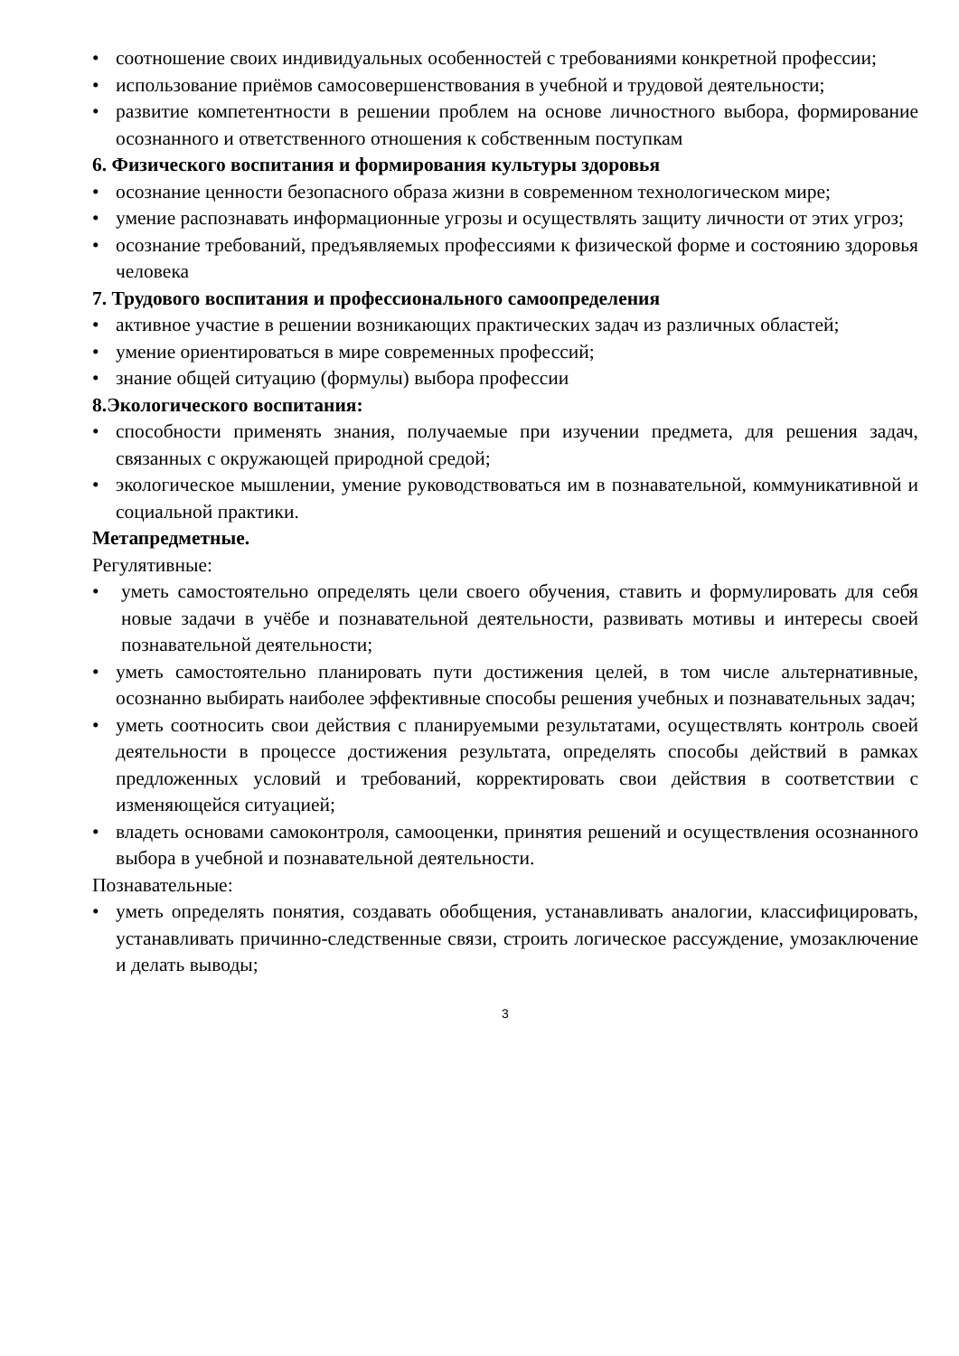• соотношение своих индивидуальных особенностей с требованиями конкретной профессии;
• использование приёмов самосовершенствования в учебной и трудовой деятельности;
• развитие компетентности в решении проблем на основе личностного выбора, формирование осознанного и ответственного отношения к собственным поступкам
6. Физического воспитания и формирования культуры здоровья
• осознание ценности безопасного образа жизни в современном технологическом мире;
• умение распознавать информационные угрозы и осуществлять защиту личности от этих угроз;
• осознание требований, предъявляемых профессиями к физической форме и состоянию здоровья человека
7. Трудового воспитания и профессионального самоопределения
• активное участие в решении возникающих практических задач из различных областей;
• умение ориентироваться в мире современных профессий;
• знание общей ситуацию (формулы) выбора профессии
8.Экологического воспитания:
• способности применять знания, получаемые при изучении предмета, для решения задач, связанных с окружающей природной средой;
• экологическое мышлении, умение руководствоваться им в познавательной, коммуникативной и социальной практики.
Метапредметные.
Регулятивные:
• уметь самостоятельно определять цели своего обучения, ставить и формулировать для себя новые задачи в учёбе и познавательной деятельности, развивать мотивы и интересы своей познавательной деятельности;
• уметь самостоятельно планировать пути достижения целей, в том числе альтернативные, осознанно выбирать наиболее эффективные способы решения учебных и познавательных задач;
• уметь соотносить свои действия с планируемыми результатами, осуществлять контроль своей деятельности в процессе достижения результата, определять способы действий в рамках предложенных условий и требований, корректировать свои действия в соответствии с изменяющейся ситуацией;
• владеть основами самоконтроля, самооценки, принятия решений и осуществления осознанного выбора в учебной и познавательной деятельности.
Познавательные:
• уметь определять понятия, создавать обобщения, устанавливать аналогии, классифицировать, устанавливать причинно-следственные связи, строить логическое рассуждение, умозаключение и делать выводы;
3